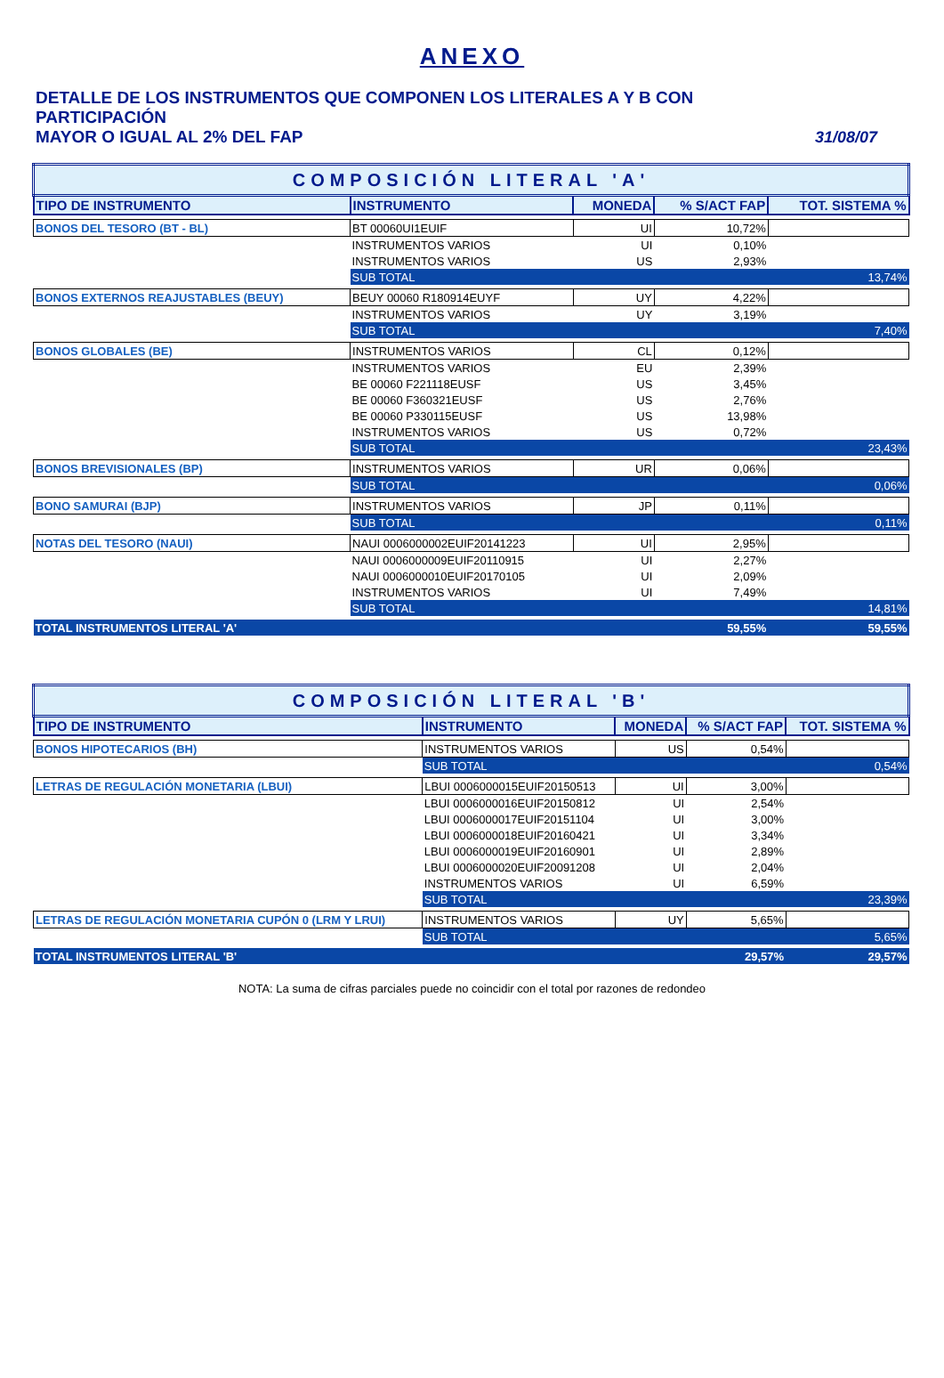ANEXO
DETALLE DE LOS INSTRUMENTOS QUE COMPONEN LOS LITERALES A Y B CON PARTICIPACIÓN
MAYOR O IGUAL AL 2% DEL FAP 31/08/07
| COMPOSICIÓN LITERAL 'A' | | | | |
| TIPO DE INSTRUMENTO | INSTRUMENTO | MONEDA | % S/ACT FAP | TOT. SISTEMA % |
| BONOS DEL TESORO (BT - BL) | BT 00060UI1EUIF | UI | 10,72% | |
| | INSTRUMENTOS VARIOS | UI | 0,10% | |
| | INSTRUMENTOS VARIOS | US | 2,93% | |
| | SUB TOTAL | | | 13,74% |
| BONOS EXTERNOS REAJUSTABLES (BEUY) | BEUY 00060 R180914EUYF | UY | 4,22% | |
| | INSTRUMENTOS VARIOS | UY | 3,19% | |
| | SUB TOTAL | | | 7,40% |
| BONOS GLOBALES (BE) | INSTRUMENTOS VARIOS | CL | 0,12% | |
| | INSTRUMENTOS VARIOS | EU | 2,39% | |
| | BE 00060 F221118EUSF | US | 3,45% | |
| | BE 00060 F360321EUSF | US | 2,76% | |
| | BE 00060 P330115EUSF | US | 13,98% | |
| | INSTRUMENTOS VARIOS | US | 0,72% | |
| | SUB TOTAL | | | 23,43% |
| BONOS BREVISIONALES (BP) | INSTRUMENTOS VARIOS | UR | 0,06% | |
| | SUB TOTAL | | | 0,06% |
| BONO SAMURAI (BJP) | INSTRUMENTOS VARIOS | JP | 0,11% | |
| | SUB TOTAL | | | 0,11% |
| NOTAS DEL TESORO (NAUI) | NAUI 0006000002EUIF20141223 | UI | 2,95% | |
| | NAUI 0006000009EUIF20110915 | UI | 2,27% | |
| | NAUI 0006000010EUIF20170105 | UI | 2,09% | |
| | INSTRUMENTOS VARIOS | UI | 7,49% | |
| | SUB TOTAL | | | 14,81% |
| TOTAL INSTRUMENTOS LITERAL 'A' | | | 59,55% | 59,55% |
| COMPOSICIÓN LITERAL 'B' | | | | |
| TIPO DE INSTRUMENTO | INSTRUMENTO | MONEDA | % S/ACT FAP | TOT. SISTEMA % |
| BONOS HIPOTECARIOS (BH) | INSTRUMENTOS VARIOS | US | 0,54% | |
| | SUB TOTAL | | | 0,54% |
| LETRAS DE REGULACIÓN MONETARIA (LBUI) | LBUI 0006000015EUIF20150513 | UI | 3,00% | |
| | LBUI 0006000016EUIF20150812 | UI | 2,54% | |
| | LBUI 0006000017EUIF20151104 | UI | 3,00% | |
| | LBUI 0006000018EUIF20160421 | UI | 3,34% | |
| | LBUI 0006000019EUIF20160901 | UI | 2,89% | |
| | LBUI 0006000020EUIF20091208 | UI | 2,04% | |
| | INSTRUMENTOS VARIOS | UI | 6,59% | |
| | SUB TOTAL | | | 23,39% |
| LETRAS DE REGULACIÓN MONETARIA CUPÓN 0 (LRM Y LRUI) | INSTRUMENTOS VARIOS | UY | 5,65% | |
| | SUB TOTAL | | | 5,65% |
| TOTAL INSTRUMENTOS LITERAL 'B' | | | 29,57% | 29,57% |
NOTA: La suma de cifras parciales puede no coincidir con el total por razones de redondeo